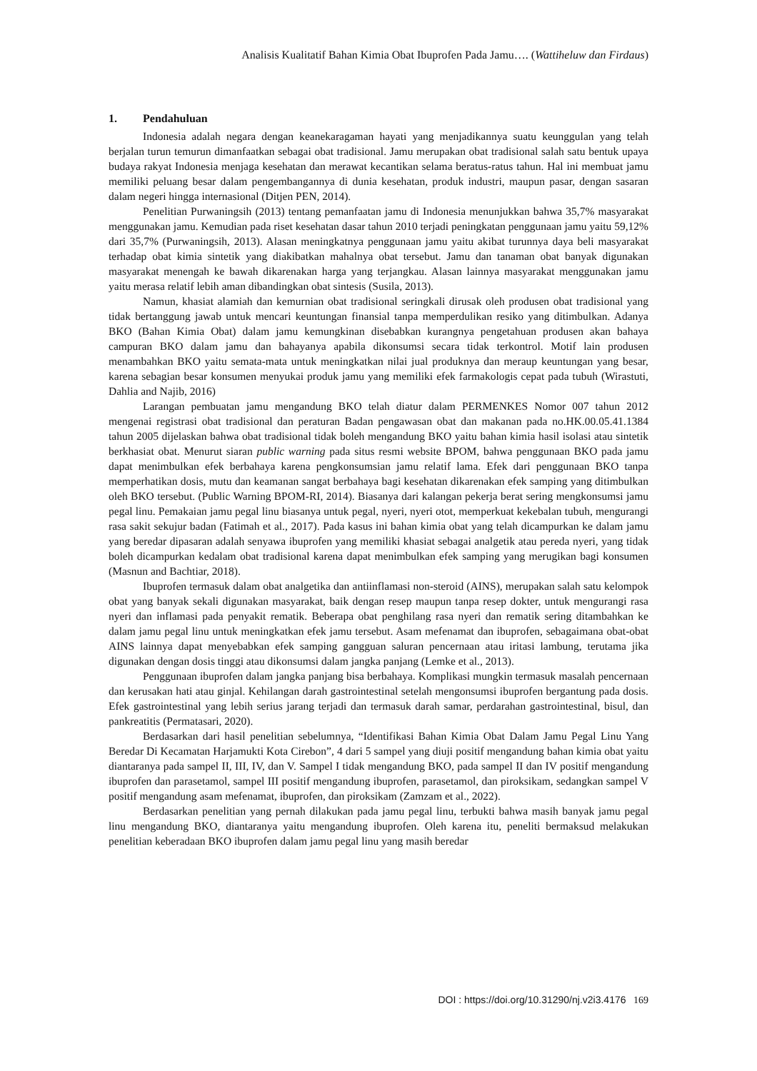Analisis Kualitatif Bahan Kimia Obat Ibuprofen Pada Jamu…. (Wattiheluw dan Firdaus)
1. Pendahuluan
Indonesia adalah negara dengan keanekaragaman hayati yang menjadikannya suatu keunggulan yang telah berjalan turun temurun dimanfaatkan sebagai obat tradisional. Jamu merupakan obat tradisional salah satu bentuk upaya budaya rakyat Indonesia menjaga kesehatan dan merawat kecantikan selama beratus-ratus tahun. Hal ini membuat jamu memiliki peluang besar dalam pengembangannya di dunia kesehatan, produk industri, maupun pasar, dengan sasaran dalam negeri hingga internasional (Ditjen PEN, 2014).
Penelitian Purwaningsih (2013) tentang pemanfaatan jamu di Indonesia menunjukkan bahwa 35,7% masyarakat menggunakan jamu. Kemudian pada riset kesehatan dasar tahun 2010 terjadi peningkatan penggunaan jamu yaitu 59,12% dari 35,7% (Purwaningsih, 2013). Alasan meningkatnya penggunaan jamu yaitu akibat turunnya daya beli masyarakat terhadap obat kimia sintetik yang diakibatkan mahalnya obat tersebut. Jamu dan tanaman obat banyak digunakan masyarakat menengah ke bawah dikarenakan harga yang terjangkau. Alasan lainnya masyarakat menggunakan jamu yaitu merasa relatif lebih aman dibandingkan obat sintesis (Susila, 2013).
Namun, khasiat alamiah dan kemurnian obat tradisional seringkali dirusak oleh produsen obat tradisional yang tidak bertanggung jawab untuk mencari keuntungan finansial tanpa memperdulikan resiko yang ditimbulkan. Adanya BKO (Bahan Kimia Obat) dalam jamu kemungkinan disebabkan kurangnya pengetahuan produsen akan bahaya campuran BKO dalam jamu dan bahayanya apabila dikonsumsi secara tidak terkontrol. Motif lain produsen menambahkan BKO yaitu semata-mata untuk meningkatkan nilai jual produknya dan meraup keuntungan yang besar, karena sebagian besar konsumen menyukai produk jamu yang memiliki efek farmakologis cepat pada tubuh (Wirastuti, Dahlia and Najib, 2016)
Larangan pembuatan jamu mengandung BKO telah diatur dalam PERMENKES Nomor 007 tahun 2012 mengenai registrasi obat tradisional dan peraturan Badan pengawasan obat dan makanan pada no.HK.00.05.41.1384 tahun 2005 dijelaskan bahwa obat tradisional tidak boleh mengandung BKO yaitu bahan kimia hasil isolasi atau sintetik berkhasiat obat. Menurut siaran public warning pada situs resmi website BPOM, bahwa penggunaan BKO pada jamu dapat menimbulkan efek berbahaya karena pengkonsumsian jamu relatif lama. Efek dari penggunaan BKO tanpa memperhatikan dosis, mutu dan keamanan sangat berbahaya bagi kesehatan dikarenakan efek samping yang ditimbulkan oleh BKO tersebut. (Public Warning BPOM-RI, 2014). Biasanya dari kalangan pekerja berat sering mengkonsumsi jamu pegal linu. Pemakaian jamu pegal linu biasanya untuk pegal, nyeri, nyeri otot, memperkuat kekebalan tubuh, mengurangi rasa sakit sekujur badan (Fatimah et al., 2017). Pada kasus ini bahan kimia obat yang telah dicampurkan ke dalam jamu yang beredar dipasaran adalah senyawa ibuprofen yang memiliki khasiat sebagai analgetik atau pereda nyeri, yang tidak boleh dicampurkan kedalam obat tradisional karena dapat menimbulkan efek samping yang merugikan bagi konsumen (Masnun and Bachtiar, 2018).
Ibuprofen termasuk dalam obat analgetika dan antiinflamasi non-steroid (AINS), merupakan salah satu kelompok obat yang banyak sekali digunakan masyarakat, baik dengan resep maupun tanpa resep dokter, untuk mengurangi rasa nyeri dan inflamasi pada penyakit rematik. Beberapa obat penghilang rasa nyeri dan rematik sering ditambahkan ke dalam jamu pegal linu untuk meningkatkan efek jamu tersebut. Asam mefenamat dan ibuprofen, sebagaimana obat-obat AINS lainnya dapat menyebabkan efek samping gangguan saluran pencernaan atau iritasi lambung, terutama jika digunakan dengan dosis tinggi atau dikonsumsi dalam jangka panjang (Lemke et al., 2013).
Penggunaan ibuprofen dalam jangka panjang bisa berbahaya. Komplikasi mungkin termasuk masalah pencernaan dan kerusakan hati atau ginjal. Kehilangan darah gastrointestinal setelah mengonsumsi ibuprofen bergantung pada dosis. Efek gastrointestinal yang lebih serius jarang terjadi dan termasuk darah samar, perdarahan gastrointestinal, bisul, dan pankreatitis (Permatasari, 2020).
Berdasarkan dari hasil penelitian sebelumnya, “Identifikasi Bahan Kimia Obat Dalam Jamu Pegal Linu Yang Beredar Di Kecamatan Harjamukti Kota Cirebon”, 4 dari 5 sampel yang diuji positif mengandung bahan kimia obat yaitu diantaranya pada sampel II, III, IV, dan V. Sampel I tidak mengandung BKO, pada sampel II dan IV positif mengandung ibuprofen dan parasetamol, sampel III positif mengandung ibuprofen, parasetamol, dan piroksikam, sedangkan sampel V positif mengandung asam mefenamat, ibuprofen, dan piroksikam (Zamzam et al., 2022).
Berdasarkan penelitian yang pernah dilakukan pada jamu pegal linu, terbukti bahwa masih banyak jamu pegal linu mengandung BKO, diantaranya yaitu mengandung ibuprofen. Oleh karena itu, peneliti bermaksud melakukan penelitian keberadaan BKO ibuprofen dalam jamu pegal linu yang masih beredar
DOI : https://doi.org/10.31290/nj.v2i3.4176 169